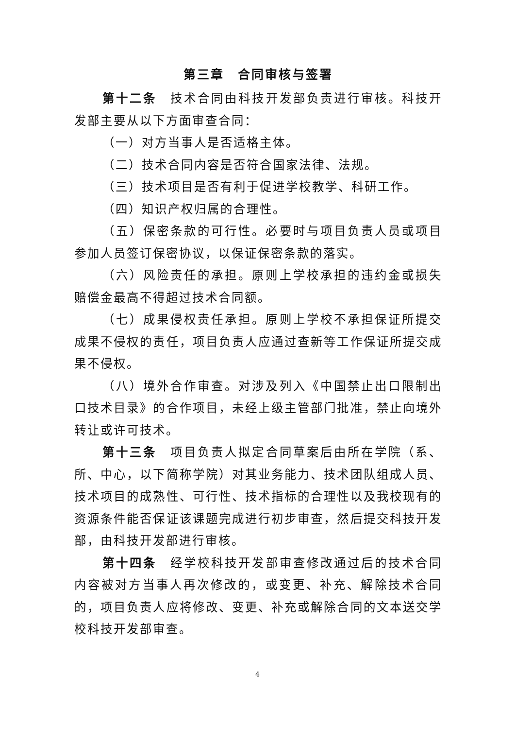第三章　合同审核与签署
第十二条　技术合同由科技开发部负责进行审核。科技开发部主要从以下方面审查合同：
（一）对方当事人是否适格主体。
（二）技术合同内容是否符合国家法律、法规。
（三）技术项目是否有利于促进学校教学、科研工作。
（四）知识产权归属的合理性。
（五）保密条款的可行性。必要时与项目负责人员或项目参加人员签订保密协议，以保证保密条款的落实。
（六）风险责任的承担。原则上学校承担的违约金或损失赔偿金最高不得超过技术合同额。
（七）成果侵权责任承担。原则上学校不承担保证所提交成果不侵权的责任，项目负责人应通过查新等工作保证所提交成果不侵权。
（八）境外合作审查。对涉及列入《中国禁止出口限制出口技术目录》的合作项目，未经上级主管部门批准，禁止向境外转让或许可技术。
第十三条　项目负责人拟定合同草案后由所在学院（系、所、中心，以下简称学院）对其业务能力、技术团队组成人员、技术项目的成熟性、可行性、技术指标的合理性以及我校现有的资源条件能否保证该课题完成进行初步审查，然后提交科技开发部，由科技开发部进行审核。
第十四条　经学校科技开发部审查修改通过后的技术合同内容被对方当事人再次修改的，或变更、补充、解除技术合同的，项目负责人应将修改、变更、补充或解除合同的文本送交学校科技开发部审查。
4